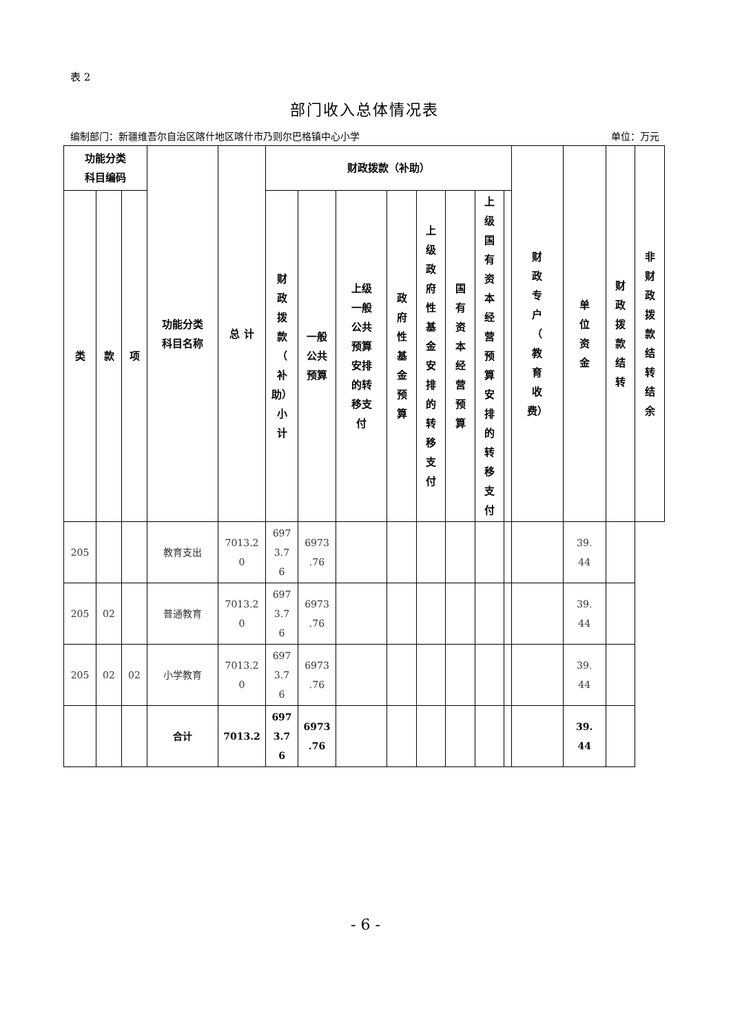表 2
部门收入总体情况表
编制部门：新疆维吾尔自治区喀什地区喀什市乃则尔巴格镇中心小学 单位：万元
| 功能分类 科目编码 | | | 功能分类 科目名称 | 总 计 | 财政拨款（补助） | | | | | | | | 财 政 专 户 （ 教 育 收 费） | 单 位 资 金 | 财 政 拨 款 结 转 | 非 财 政 拨 款 结 转 结 余 |
| --- | --- | --- | --- | --- | --- | --- | --- | --- | --- | --- | --- | --- | --- | --- | --- | --- |
| 类 | 款 | 项 | | | 财 政 拨 款 （ 补 助） 小 计 | 一般 公共 预算 | 上级 一般 公共 预算 安排 的转 移支 付 | 政 府 性 基 金 预 算 | 上 级 政 府 性 基 金 安 排 的 转 移 支 付 | 国 有 资 本 经 营 预 算 | 上 级 国 有 资 本 经 营 预 算 安 排 的 转 移 支 付 | | | | | |
| 205 | | | 教育支出 | 7013.2 0 | 697 3.7 6 | 6973 .76 | | | | | | | | 39. 44 | | |
| 205 | 02 | | 普通教育 | 7013.2 0 | 697 3.7 6 | 6973 .76 | | | | | | | | 39. 44 | | |
| 205 | 02 | 02 | 小学教育 | 7013.2 0 | 697 3.7 6 | 6973 .76 | | | | | | | | 39. 44 | | |
| | | | 合计 | 7013.2 | 697 3.7 6 | 6973 .76 | | | | | | | | 39. 44 | | |
- 6 -